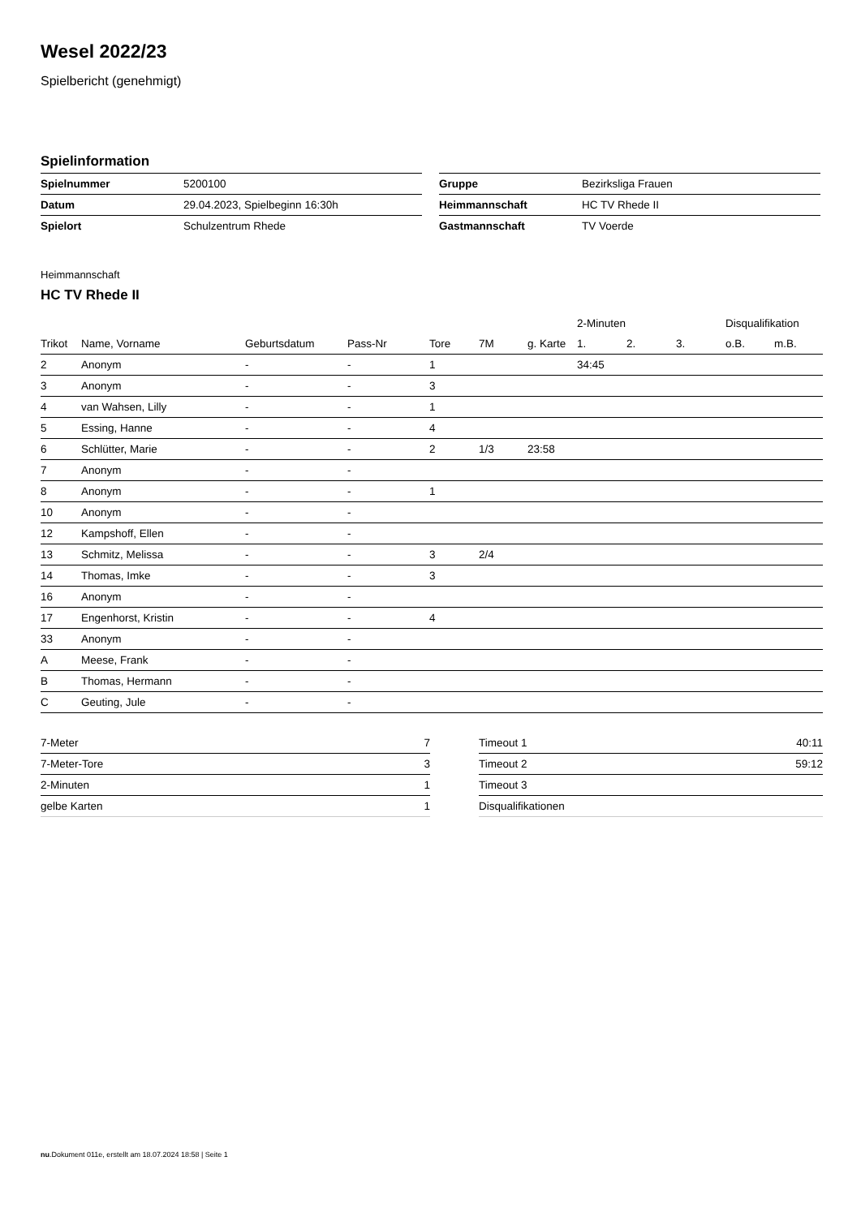Wesel 2022/23
Spielbericht (genehmigt)
Spielinformation
| Spielnummer | 5200100 |
| Datum | 29.04.2023, Spielbeginn 16:30h |
| Spielort | Schulzentrum Rhede |
| Gruppe | Bezirksliga Frauen |
| Heimmannschaft | HC TV Rhede II |
| Gastmannschaft | TV Voerde |
Heimmannschaft
HC TV Rhede II
| | | | | | | | 2-Minuten | | | Disqualifikation | |
| --- | --- | --- | --- | --- | --- | --- | --- | --- | --- | --- | --- |
| Trikot | Name, Vorname | Geburtsdatum | Pass-Nr | Tore | 7M | g. Karte | 1. | 2. | 3. | o.B. | m.B. |
| 2 | Anonym | - | - | 1 | | | 34:45 | | | | |
| 3 | Anonym | - | - | 3 | | | | | | | |
| 4 | van Wahsen, Lilly | - | - | 1 | | | | | | | |
| 5 | Essing, Hanne | - | - | 4 | | | | | | | |
| 6 | Schlütter, Marie | - | - | 2 | 1/3 | 23:58 | | | | | |
| 7 | Anonym | - | - | | | | | | | | |
| 8 | Anonym | - | - | 1 | | | | | | | |
| 10 | Anonym | - | - | | | | | | | | |
| 12 | Kampshoff, Ellen | - | - | | | | | | | | |
| 13 | Schmitz, Melissa | - | - | 3 | 2/4 | | | | | | |
| 14 | Thomas, Imke | - | - | 3 | | | | | | | |
| 16 | Anonym | - | - | | | | | | | | |
| 17 | Engenhorst, Kristin | - | - | 4 | | | | | | | |
| 33 | Anonym | - | - | | | | | | | | |
| A | Meese, Frank | - | - | | | | | | | | |
| B | Thomas, Hermann | - | - | | | | | | | | |
| C | Geuting, Jule | - | - | | | | | | | | |
| 7-Meter | 7 |
| 7-Meter-Tore | 3 |
| 2-Minuten | 1 |
| gelbe Karten | 1 |
| Timeout 1 | 40:11 |
| Timeout 2 | 59:12 |
| Timeout 3 | |
| Disqualifikationen | |
nu.Dokument 011e, erstellt am 18.07.2024 18:58 | Seite 1